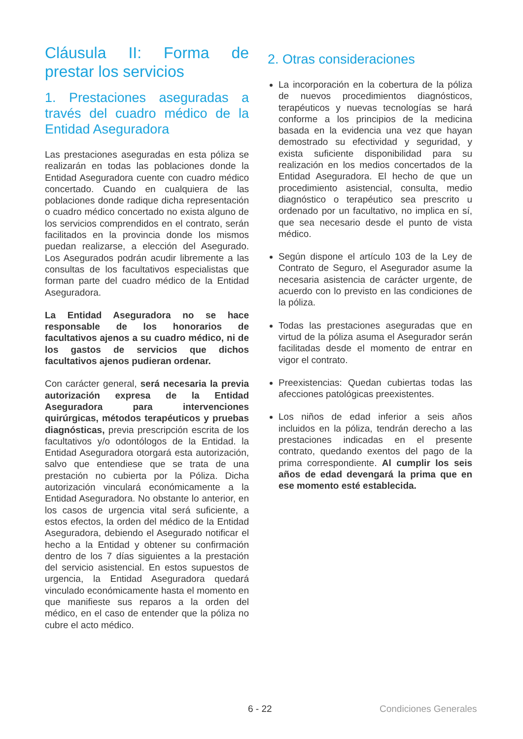Cláusula II: Forma de prestar los servicios
1. Prestaciones aseguradas a través del cuadro médico de la Entidad Aseguradora
Las prestaciones aseguradas en esta póliza se realizarán en todas las poblaciones donde la Entidad Aseguradora cuente con cuadro médico concertado. Cuando en cualquiera de las poblaciones donde radique dicha representación o cuadro médico concertado no exista alguno de los servicios comprendidos en el contrato, serán facilitados en la provincia donde los mismos puedan realizarse, a elección del Asegurado. Los Asegurados podrán acudir libremente a las consultas de los facultativos especialistas que forman parte del cuadro médico de la Entidad Aseguradora.
La Entidad Aseguradora no se hace responsable de los honorarios de facultativos ajenos a su cuadro médico, ni de los gastos de servicios que dichos facultativos ajenos pudieran ordenar.
Con carácter general, será necesaria la previa autorización expresa de la Entidad Aseguradora para intervenciones quirúrgicas, métodos terapéuticos y pruebas diagnósticas, previa prescripción escrita de los facultativos y/o odontólogos de la Entidad. la Entidad Aseguradora otorgará esta autorización, salvo que entendiese que se trata de una prestación no cubierta por la Póliza. Dicha autorización vinculará económicamente a la Entidad Aseguradora. No obstante lo anterior, en los casos de urgencia vital será suficiente, a estos efectos, la orden del médico de la Entidad Aseguradora, debiendo el Asegurado notificar el hecho a la Entidad y obtener su confirmación dentro de los 7 días siguientes a la prestación del servicio asistencial. En estos supuestos de urgencia, la Entidad Aseguradora quedará vinculado económicamente hasta el momento en que manifieste sus reparos a la orden del médico, en el caso de entender que la póliza no cubre el acto médico.
2. Otras consideraciones
La incorporación en la cobertura de la póliza de nuevos procedimientos diagnósticos, terapéuticos y nuevas tecnologías se hará conforme a los principios de la medicina basada en la evidencia una vez que hayan demostrado su efectividad y seguridad, y exista suficiente disponibilidad para su realización en los medios concertados de la Entidad Aseguradora. El hecho de que un procedimiento asistencial, consulta, medio diagnóstico o terapéutico sea prescrito u ordenado por un facultativo, no implica en sí, que sea necesario desde el punto de vista médico.
Según dispone el artículo 103 de la Ley de Contrato de Seguro, el Asegurador asume la necesaria asistencia de carácter urgente, de acuerdo con lo previsto en las condiciones de la póliza.
Todas las prestaciones aseguradas que en virtud de la póliza asuma el Asegurador serán facilitadas desde el momento de entrar en vigor el contrato.
Preexistencias: Quedan cubiertas todas las afecciones patológicas preexistentes.
Los niños de edad inferior a seis años incluidos en la póliza, tendrán derecho a las prestaciones indicadas en el presente contrato, quedando exentos del pago de la prima correspondiente. Al cumplir los seis años de edad devengará la prima que en ese momento esté establecida.
6 - 22 Condiciones Generales